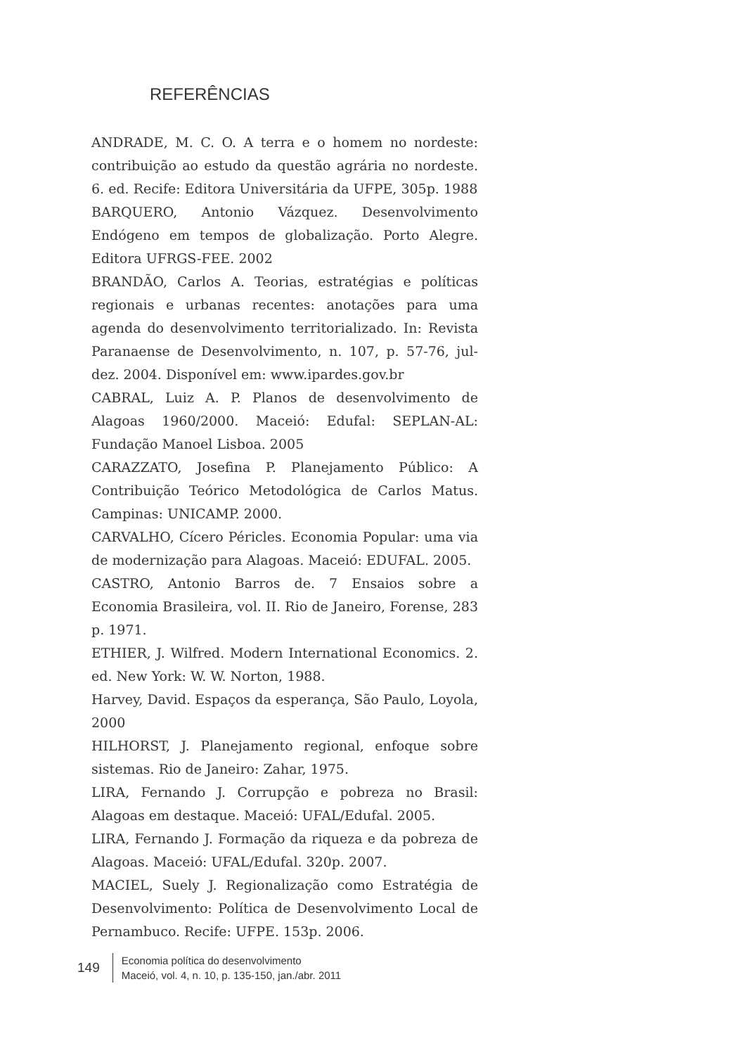REFERÊNCIAS
ANDRADE, M. C. O. A terra e o homem no nordeste: contribuição ao estudo da questão agrária no nordeste. 6. ed. Recife: Editora Universitária da UFPE, 305p. 1988
BARQUERO, Antonio Vázquez. Desenvolvimento Endógeno em tempos de globalização. Porto Alegre. Editora UFRGS-FEE. 2002
BRANDÃO, Carlos A. Teorias, estratégias e políticas regionais e urbanas recentes: anotações para uma agenda do desenvolvimento territorializado. In: Revista Paranaense de Desenvolvimento, n. 107, p. 57-76, jul-dez. 2004. Disponível em: www.ipardes.gov.br
CABRAL, Luiz A. P. Planos de desenvolvimento de Alagoas 1960/2000. Maceió: Edufal: SEPLAN-AL: Fundação Manoel Lisboa. 2005
CARAZZATO, Josefina P. Planejamento Público: A Contribuição Teórico Metodológica de Carlos Matus. Campinas: UNICAMP. 2000.
CARVALHO, Cícero Péricles. Economia Popular: uma via de modernização para Alagoas. Maceió: EDUFAL. 2005.
CASTRO, Antonio Barros de. 7 Ensaios sobre a Economia Brasileira, vol. II. Rio de Janeiro, Forense, 283 p. 1971.
ETHIER, J. Wilfred. Modern International Economics. 2. ed. New York: W. W. Norton, 1988.
Harvey, David. Espaços da esperança, São Paulo, Loyola, 2000
HILHORST, J. Planejamento regional, enfoque sobre sistemas. Rio de Janeiro: Zahar, 1975.
LIRA, Fernando J. Corrupção e pobreza no Brasil: Alagoas em destaque. Maceió: UFAL/Edufal. 2005.
LIRA, Fernando J. Formação da riqueza e da pobreza de Alagoas. Maceió: UFAL/Edufal. 320p. 2007.
MACIEL, Suely J. Regionalização como Estratégia de Desenvolvimento: Política de Desenvolvimento Local de Pernambuco. Recife: UFPE. 153p. 2006.
149
Economia política do desenvolvimento
Maceió, vol. 4, n. 10, p. 135-150, jan./abr. 2011